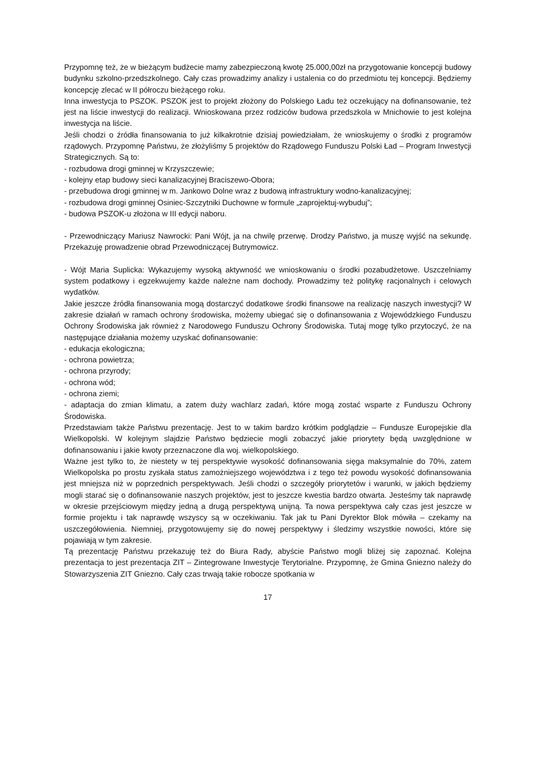Przypomnę też, że w bieżącym budżecie mamy zabezpieczoną kwotę 25.000,00zł na przygotowanie koncepcji budowy budynku szkolno-przedszkolnego. Cały czas prowadzimy analizy i ustalenia co do przedmiotu tej koncepcji. Będziemy koncepcję zlecać w II półroczu bieżącego roku.
Inna inwestycja to PSZOK. PSZOK jest to projekt złożony do Polskiego Ładu też oczekujący na dofinansowanie, też jest na liście inwestycji do realizacji. Wnioskowana przez rodziców budowa przedszkola w Mnichowie to jest kolejna inwestycja na liście.
Jeśli chodzi o źródła finansowania to już kilkakrotnie dzisiaj powiedziałam, że wnioskujemy o środki z programów rządowych. Przypomnę Państwu, że złożyliśmy 5 projektów do Rządowego Funduszu Polski Ład – Program Inwestycji Strategicznych. Są to:
- rozbudowa drogi gminnej w Krzyszczewie;
- kolejny etap budowy sieci kanalizacyjnej Braciszewo-Obora;
- przebudowa drogi gminnej w m. Jankowo Dolne wraz z budową infrastruktury wodno-kanalizacyjnej;
- rozbudowa drogi gminnej Osiniec-Szczytniki Duchowne w formule „zaprojektuj-wybuduj”;
- budowa PSZOK-u złożona w III edycji naboru.
- Przewodniczący Mariusz Nawrocki: Pani Wójt, ja na chwilę przerwę. Drodzy Państwo, ja muszę wyjść na sekundę. Przekazuję prowadzenie obrad Przewodniczącej Butrymowicz.
- Wójt Maria Suplicka: Wykazujemy wysoką aktywność we wnioskowaniu o środki pozabudżetowe. Uszczelniamy system podatkowy i egzekwujemy każde należne nam dochody. Prowadzimy też politykę racjonalnych i celowych wydatków.
Jakie jeszcze źródła finansowania mogą dostarczyć dodatkowe środki finansowe na realizację naszych inwestycji? W zakresie działań w ramach ochrony środowiska, możemy ubiegać się o dofinansowania z Wojewódzkiego Funduszu Ochrony Środowiska jak również z Narodowego Funduszu Ochrony Środowiska. Tutaj mogę tylko przytoczyć, że na następujące działania możemy uzyskać dofinansowanie:
- edukacja ekologiczna;
- ochrona powietrza;
- ochrona przyrody;
- ochrona wód;
- ochrona ziemi;
- adaptacja do zmian klimatu, a zatem duży wachlarz zadań, które mogą zostać wsparte z Funduszu Ochrony Środowiska.
Przedstawiam także Państwu prezentację. Jest to w takim bardzo krótkim podglądzie – Fundusze Europejskie dla Wielkopolski. W kolejnym slajdzie Państwo będziecie mogli zobaczyć jakie priorytety będą uwzględnione w dofinansowaniu i jakie kwoty przeznaczone dla woj. wielkopolskiego.
Ważne jest tylko to, że niestety w tej perspektywie wysokość dofinansowania sięga maksymalnie do 70%, zatem Wielkopolska po prostu zyskała status zamożniejszego województwa i z tego też powodu wysokość dofinansowania jest mniejsza niż w poprzednich perspektywach. Jeśli chodzi o szczegóły priorytetów i warunki, w jakich będziemy mogli starać się o dofinansowanie naszych projektów, jest to jeszcze kwestia bardzo otwarta. Jesteśmy tak naprawdę w okresie przejściowym między jedną a drugą perspektywą unijną. Ta nowa perspektywa cały czas jest jeszcze w formie projektu i tak naprawdę wszyscy są w oczekiwaniu. Tak jak tu Pani Dyrektor Blok mówiła – czekamy na uszczegółowienia. Niemniej, przygotowujemy się do nowej perspektywy i śledzimy wszystkie nowości, które się pojawiają w tym zakresie.
Tą prezentację Państwu przekazuję też do Biura Rady, abyście Państwo mogli bliżej się zapoznać. Kolejna prezentacja to jest prezentacja ZIT – Zintegrowane Inwestycje Terytorialne. Przypomnę, że Gmina Gniezno należy do Stowarzyszenia ZIT Gniezno. Cały czas trwają takie robocze spotkania w
17